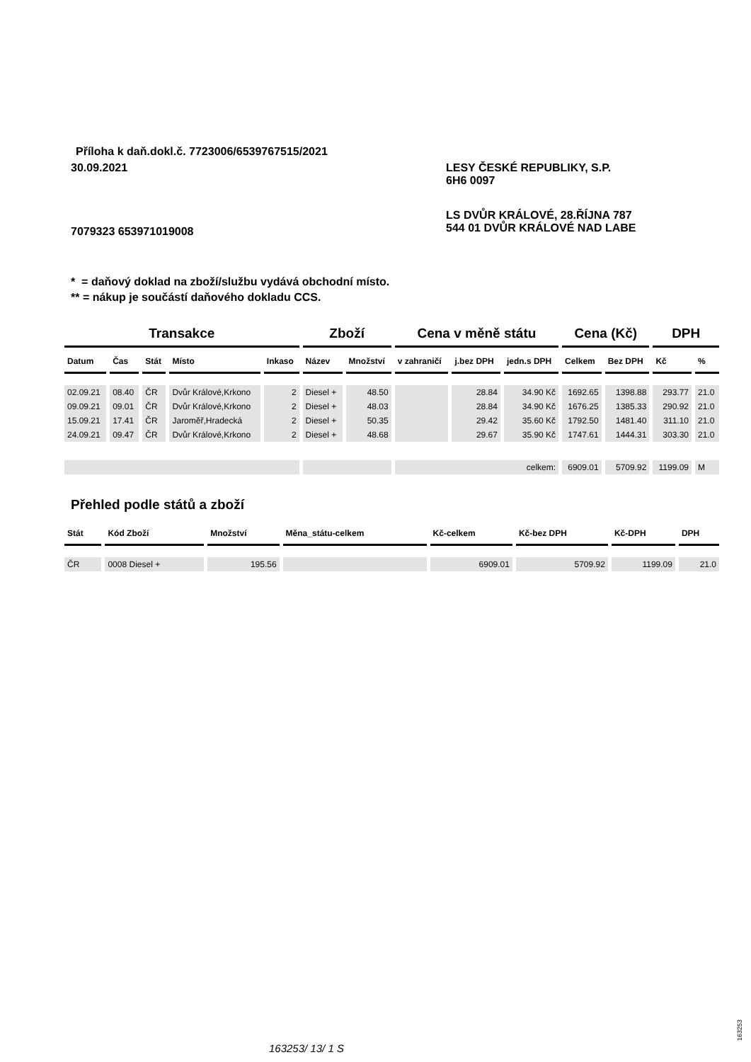Příloha k daň.dokl.č. 7723006/6539767515/2021
30.09.2021
LESY ČESKÉ REPUBLIKY, S.P.
6H6 0097
LS DVŮR KRÁLOVÉ, 28.ŘÍJNA 787
544 01 DVŮR KRÁLOVÉ NAD LABE
7079323 653971019008
* = daňový doklad na zboží/službu vydává obchodní místo.
** = nákup je součástí daňového dokladu CCS.
| Transakce | | | | | Zboží | | Cena v měně státu | | | Cena (Kč) | | DPH | |
| --- | --- | --- | --- | --- | --- | --- | --- | --- | --- | --- | --- | --- | --- |
| Datum | Čas | Stát | Místo | Inkaso | Název | Množství | v zahraničí | j.bez DPH | jedn.s DPH | Celkem | Bez DPH | Kč | % |
| 02.09.21 | 08.40 | ČR | Dvůr Králové,Krkono | 2 | Diesel + | 48.50 | | 28.84 | 34.90 Kč | 1692.65 | 1398.88 | 293.77 | 21.0 |
| 09.09.21 | 09.01 | ČR | Dvůr Králové,Krkono | 2 | Diesel + | 48.03 | | 28.84 | 34.90 Kč | 1676.25 | 1385.33 | 290.92 | 21.0 |
| 15.09.21 | 17.41 | ČR | Jaroměř,Hradecká | 2 | Diesel + | 50.35 | | 29.42 | 35.60 Kč | 1792.50 | 1481.40 | 311.10 | 21.0 |
| 24.09.21 | 09.47 | ČR | Dvůr Králové,Krkono | 2 | Diesel + | 48.68 | | 29.67 | 35.90 Kč | 1747.61 | 1444.31 | 303.30 | 21.0 |
| | | | | | | | celkem: | | | 6909.01 | 5709.92 | 1199.09 | M |
Přehled podle států a zboží
| Stát | Kód Zboží | Množství | Měna_státu-celkem | Kč-celkem | Kč-bez DPH | Kč-DPH | DPH |
| --- | --- | --- | --- | --- | --- | --- | --- |
| ČR | 0008 Diesel + | 195.56 | | 6909.01 | 5709.92 | 1199.09 | 21.0 |
163253/ 13/ 1 S
163253